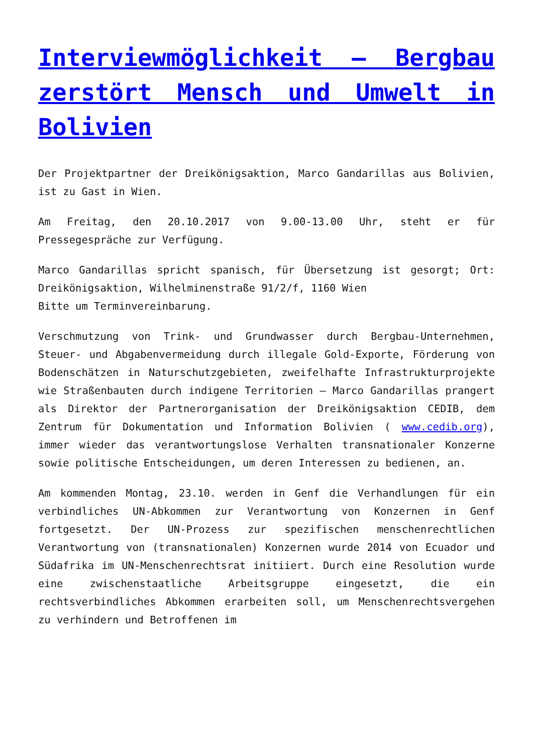Interviewmöglichkeit – Bergbau zerstört Mensch und Umwelt in Bolivien
Der Projektpartner der Dreikönigsaktion, Marco Gandarillas aus Bolivien, ist zu Gast in Wien.
Am Freitag, den 20.10.2017 von 9.00-13.00 Uhr, steht er für Pressegespräche zur Verfügung.
Marco Gandarillas spricht spanisch, für Übersetzung ist gesorgt; Ort: Dreikönigsaktion, Wilhelminenstraße 91/2/f, 1160 Wien
Bitte um Terminvereinbarung.
Verschmutzung von Trink- und Grundwasser durch Bergbau-Unternehmen, Steuer- und Abgabenvermeidung durch illegale Gold-Exporte, Förderung von Bodenschätzen in Naturschutzgebieten, zweifelhafte Infrastrukturprojekte wie Straßenbauten durch indigene Territorien – Marco Gandarillas prangert als Direktor der Partnerorganisation der Dreikönigsaktion CEDIB, dem Zentrum für Dokumentation und Information Bolivien ( www.cedib.org), immer wieder das verantwortungslose Verhalten transnationaler Konzerne sowie politische Entscheidungen, um deren Interessen zu bedienen, an.
Am kommenden Montag, 23.10. werden in Genf die Verhandlungen für ein verbindliches UN-Abkommen zur Verantwortung von Konzernen in Genf fortgesetzt. Der UN-Prozess zur spezifischen menschenrechtlichen Verantwortung von (transnationalen) Konzernen wurde 2014 von Ecuador und Südafrika im UN-Menschenrechtsrat initiiert. Durch eine Resolution wurde eine zwischenstaatliche Arbeitsgruppe eingesetzt, die ein rechtsverbindliches Abkommen erarbeiten soll, um Menschenrechtsvergehen zu verhindern und Betroffenen im